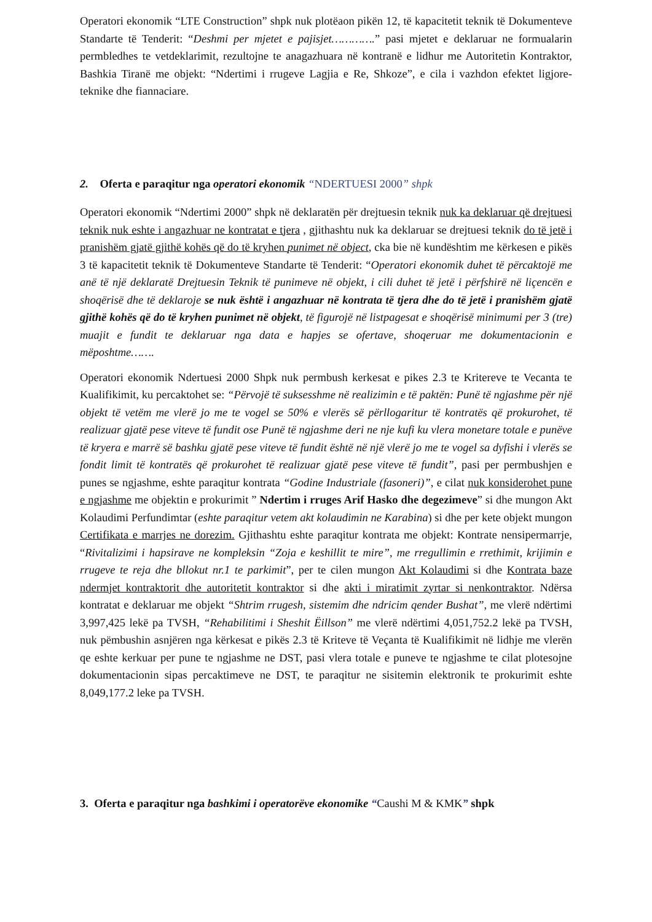Operatori ekonomik “LTE Construction” shpk nuk plotëaon pikën 12, të kapacitetit teknik të Dokumenteve Standarte të Tenderit: “Deshmi per mjetet e pajisjet………….” pasi mjetet e deklaruar ne formualarin permbledhes te vetdeklarimit, rezultojne te anagazhuara në kontranë e lidhur me Autoritetin Kontraktor, Bashkia Tiranë me objekt: “Ndertimi i rrugeve Lagjia e Re, Shkoze”, e cila i vazhdon efektet ligjore-teknike dhe fiannaciare.
2. Oferta e paraqitur nga operatori ekonomik “NDERTUESI 2000” shpk
Operatori ekonomik “Ndertimi 2000” shpk në deklaratën për drejtuesin teknik nuk ka deklaruar që drejtuesi teknik nuk eshte i angazhuar ne kontratat e tjera , gjithashtu nuk ka deklaruar se drejtuesi teknik do të jetë i pranishëm gjatë gjithë kohës që do të kryhen punimet në object, cka bie në kundështim me kërkesen e pikës 3 të kapacitetit teknik të Dokumenteve Standarte të Tenderit: “Operatori ekonomik duhet të përcaktojë me anë të një deklaratë Drejtuesin Teknik të punimeve në objekt, i cili duhet të jetë i përfshirë në liçencën e shoqërisë dhe të deklaroje se nuk është i angazhuar në kontrata të tjera dhe do të jetë i pranishëm gjatë gjithë kohës që do të kryhen punimet në objekt, të figurojë në listpagesat e shoqërisë minimumi per 3 (tre) muajit e fundit te deklaruar nga data e hapjes se ofertave, shoqeruar me dokumentacionin e mëposhtme…….
Operatori ekonomik Ndertuesi 2000 Shpk nuk permbush kerkesat e pikes 2.3 te Kritereve te Vecanta te Kualifikimit, ku percaktohet se: “Përvojë të suksesshme në realizimin e të paktën: Punë të ngjashme për një objekt të vetëm me vlerë jo me te vogel se 50% e vlerës së përllogaritur të kontratës që prokurohet, të realizuar gjatë pese viteve të fundit ose Punë të ngjashme deri ne nje kufi ku vlera monetare totale e punëve të kryera e marrë së bashku gjatë pese viteve të fundit është në një vlerë jo me te vogel sa dyfishi i vlerës se fondit limit të kontratës që prokurohet të realizuar gjatë pese viteve të fundit”, pasi per permbushjen e punes se ngjashme, eshte paraqitur kontrata “Godine Industriale (fasoneri)”, e cilat nuk konsiderohet pune e ngjashme me objektin e prokurimit ” Ndertim i rruges Arif Hasko dhe degezimeve” si dhe mungon Akt Kolaudimi Perfundimtar (eshte paraqitur vetem akt kolaudimin ne Karabina) si dhe per kete objekt mungon Certifikata e marrjes ne dorezim. Gjithashtu eshte paraqitur kontrata me objekt: Kontrate nensipermarrje, “Rivitalizimi i hapsirave ne kompleksin “Zoja e keshillit te mire”, me rregullimin e rrethimit, krijimin e rrugeve te reja dhe bllokut nr.1 te parkimit”, per te cilen mungon Akt Kolaudimi si dhe Kontrata baze ndermjet kontraktorit dhe autoritetit kontraktor si dhe akti i miratimit zyrtar si nenkontraktor. Ndërsa kontratat e deklaruar me objekt “Shtrim rrugesh, sistemim dhe ndricim qender Bushat”, me vlerë ndërtimi 3,997,425 lekë pa TVSH, “Rehabilitimi i Sheshit Ëillson” me vlerë ndërtimi 4,051,752.2 lekë pa TVSH, nuk pëmbushin asnjëren nga kërkesat e pikës 2.3 të Kriteve të Veçanta të Kualifikimit në lidhje me vlerën qe eshte kerkuar per pune te ngjashme ne DST, pasi vlera totale e puneve te ngjashme te cilat plotesojne dokumentacionin sipas percaktimeve ne DST, te paraqitur ne sisitemin elektronik te prokurimit eshte 8,049,177.2 leke pa TVSH.
3. Oferta e paraqitur nga bashkimi i operatorëve ekonomike “Caushi M & KMK” shpk